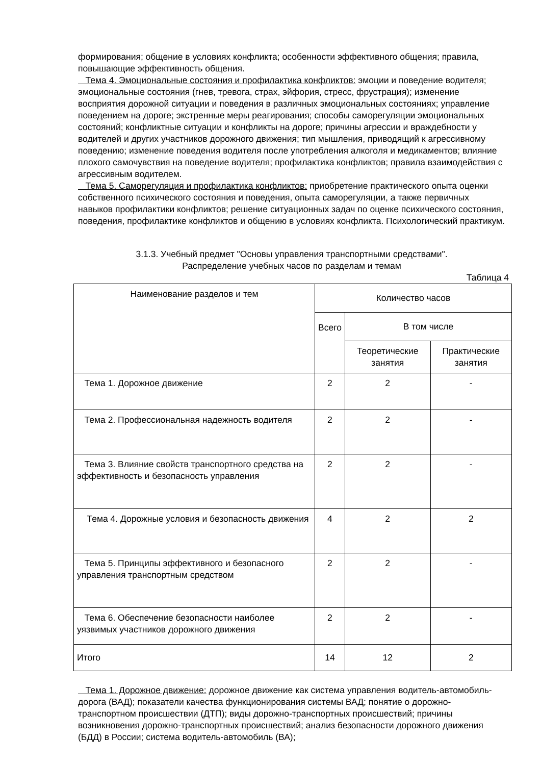формирования; общение в условиях конфликта; особенности эффективного общения; правила, повышающие эффективность общения.
Тема 4. Эмоциональные состояния и профилактика конфликтов: эмоции и поведение водителя; эмоциональные состояния (гнев, тревога, страх, эйфория, стресс, фрустрация); изменение восприятия дорожной ситуации и поведения в различных эмоциональных состояниях; управление поведением на дороге; экстренные меры реагирования; способы саморегуляции эмоциональных состояний; конфликтные ситуации и конфликты на дороге; причины агрессии и враждебности у водителей и других участников дорожного движения; тип мышления, приводящий к агрессивному поведению; изменение поведения водителя после употребления алкоголя и медикаментов; влияние плохого самочувствия на поведение водителя; профилактика конфликтов; правила взаимодействия с агрессивным водителем.
Тема 5. Саморегуляция и профилактика конфликтов: приобретение практического опыта оценки собственного психического состояния и поведения, опыта саморегуляции, а также первичных навыков профилактики конфликтов; решение ситуационных задач по оценке психического состояния, поведения, профилактике конфликтов и общению в условиях конфликта. Психологический практикум.
3.1.3. Учебный предмет "Основы управления транспортными средствами".
Распределение учебных часов по разделам и темам
Таблица 4
| Наименование разделов и тем | Количество часов | | |
| --- | --- | --- | --- |
| | Всего | В том числе | |
| | | Теоретические занятия | Практические занятия |
| Тема 1. Дорожное движение | 2 | 2 | - |
| Тема 2. Профессиональная надежность водителя | 2 | 2 | - |
| Тема 3. Влияние свойств транспортного средства на эффективность и безопасность управления | 2 | 2 | - |
| Тема 4. Дорожные условия и безопасность движения | 4 | 2 | 2 |
| Тема 5. Принципы эффективного и безопасного управления транспортным средством | 2 | 2 | - |
| Тема 6. Обеспечение безопасности наиболее уязвимых участников дорожного движения | 2 | 2 | - |
| Итого | 14 | 12 | 2 |
Тема 1. Дорожное движение: дорожное движение как система управления водитель-автомобиль-дорога (ВАД); показатели качества функционирования системы ВАД; понятие о дорожно-транспортном происшествии (ДТП); виды дорожно-транспортных происшествий; причины возникновения дорожно-транспортных происшествий; анализ безопасности дорожного движения (БДД) в России; система водитель-автомобиль (ВА);